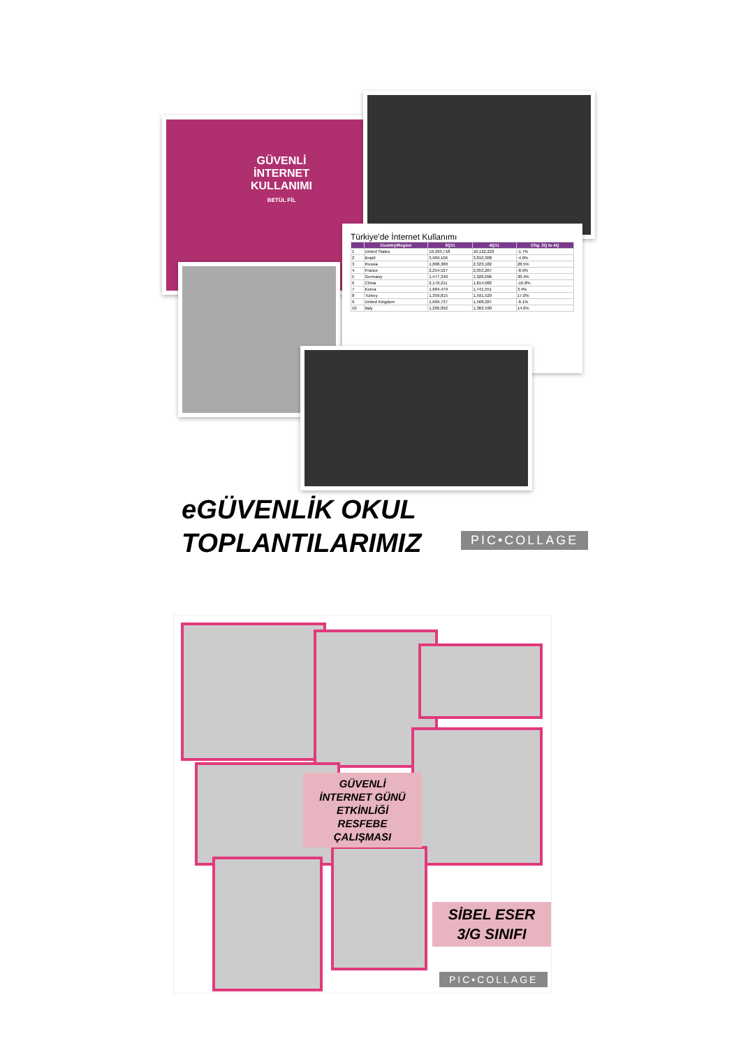GÜVENLİ
İNTERNET
KULLANIMI
BETÜL FİL
Türkiye'de İnternet Kullanımı
| | Country/Region | 3Q11 | 4Q11 | Chg. 3Q to 4Q |
| --- | --- | --- | --- | --- |
| 1 | United States | 10,293,718 | 10,122,222 | -1.7% |
| 2 | Brazil | 3,969,106 | 3,810,308 | -4.0% |
| 3 | Russia | 1,808,380 | 2,323,182 | 28.5% |
| 4 | France | 2,254,527 | 2,053,267 | -8.9% |
| 5 | Germany | 1,477,340 | 1,926,096 | 30.4% |
| 6 | China | 2,179,211 | 1,814,082 | -16.8% |
| 7 | Korea | 1,684,479 | 1,741,551 | 3.4% |
| 8 | Turkey | 1,359,815 | 1,591,529 | 17.0% |
| 9 | United Kingdom | 1,669,737 | 1,568,287 | -6.1% |
| 10 | Italy | 1,206,092 | 1,382,590 | 14.6% |
eGÜVENLİK OKUL
TOPLANTILARIMIZ
PIC•COLLAGE
GÜVENLİ
İNTERNET GÜNÜ
ETKİNLİĞİ
RESFEBE
ÇALIŞMASI
SİBEL ESER
3/G SINIFI
PIC•COLLAGE